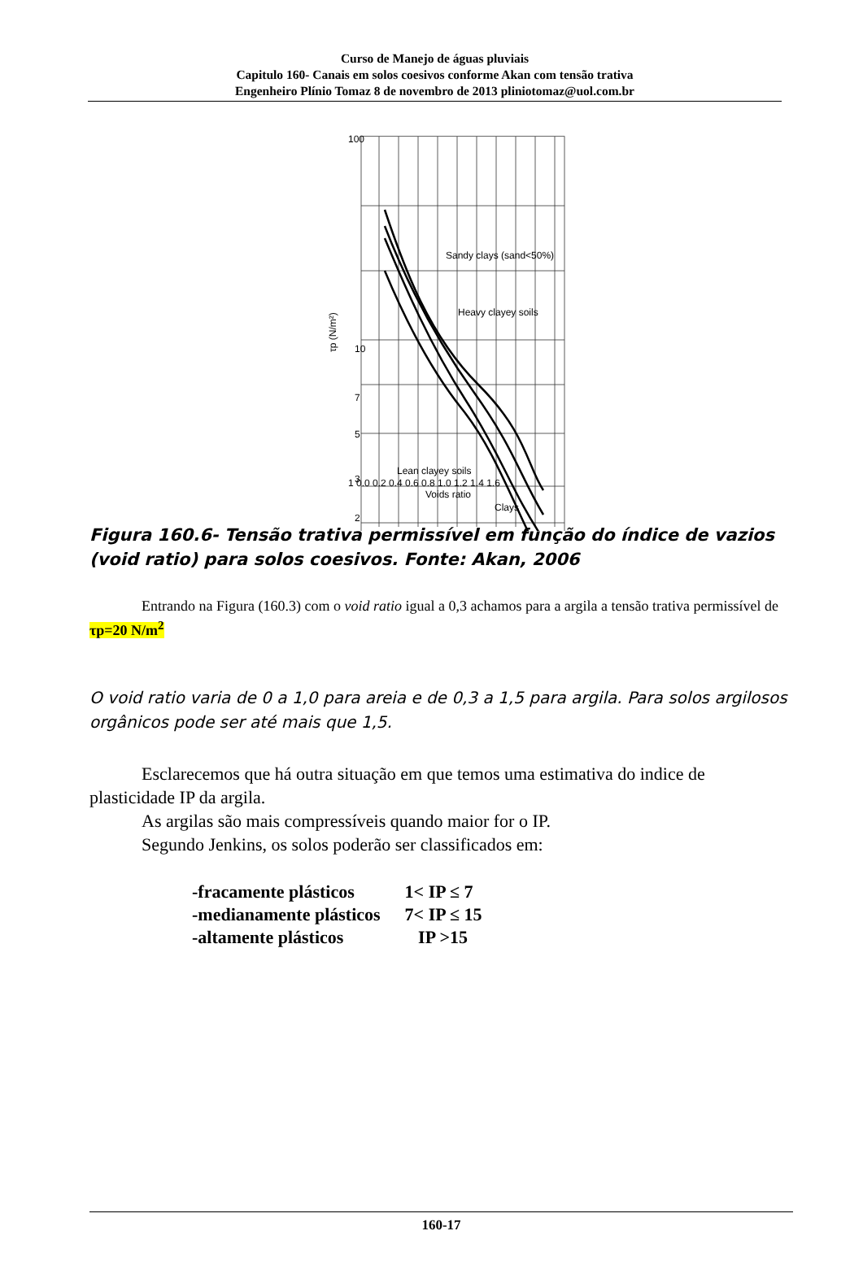Curso de Manejo de águas pluviais
Capitulo 160- Canais em solos coesivos conforme Akan com tensão trativa
Engenheiro Plínio Tomaz 8 de novembro de 2013 pliniotomaz@uol.com.br
100
10
7
5
3
2
Sandy clays (sand<50%)
Heavy clayey soils
Lean clayey soils
Clays
τp (N/m²)
1 0.0 0.2 0.4 0.6 0.8 1.0 1.2 1.4 1.6
Voids ratio
Figura 160.6- Tensão trativa permissível em função do índice de vazios (void ratio) para solos coesivos. Fonte: Akan, 2006
Entrando na Figura (160.3) com o void ratio igual a 0,3 achamos para a argila a tensão trativa permissível de τp=20 N/m<sup>2</sup>
O void ratio varia de 0 a 1,0 para areia e de 0,3 a 1,5 para argila. Para solos argilosos orgânicos pode ser até mais que 1,5.
Esclarecemos que há outra situação em que temos uma estimativa do indice de plasticidade IP da argila.
As argilas são mais compressíveis quando maior for o IP.
Segundo Jenkins, os solos poderão ser classificados em:
| -fracamente plásticos | 1< IP ≤ 7 |
| -medianamente plásticos | 7< IP ≤ 15 |
| -altamente plásticos | IP >15 |
160-17